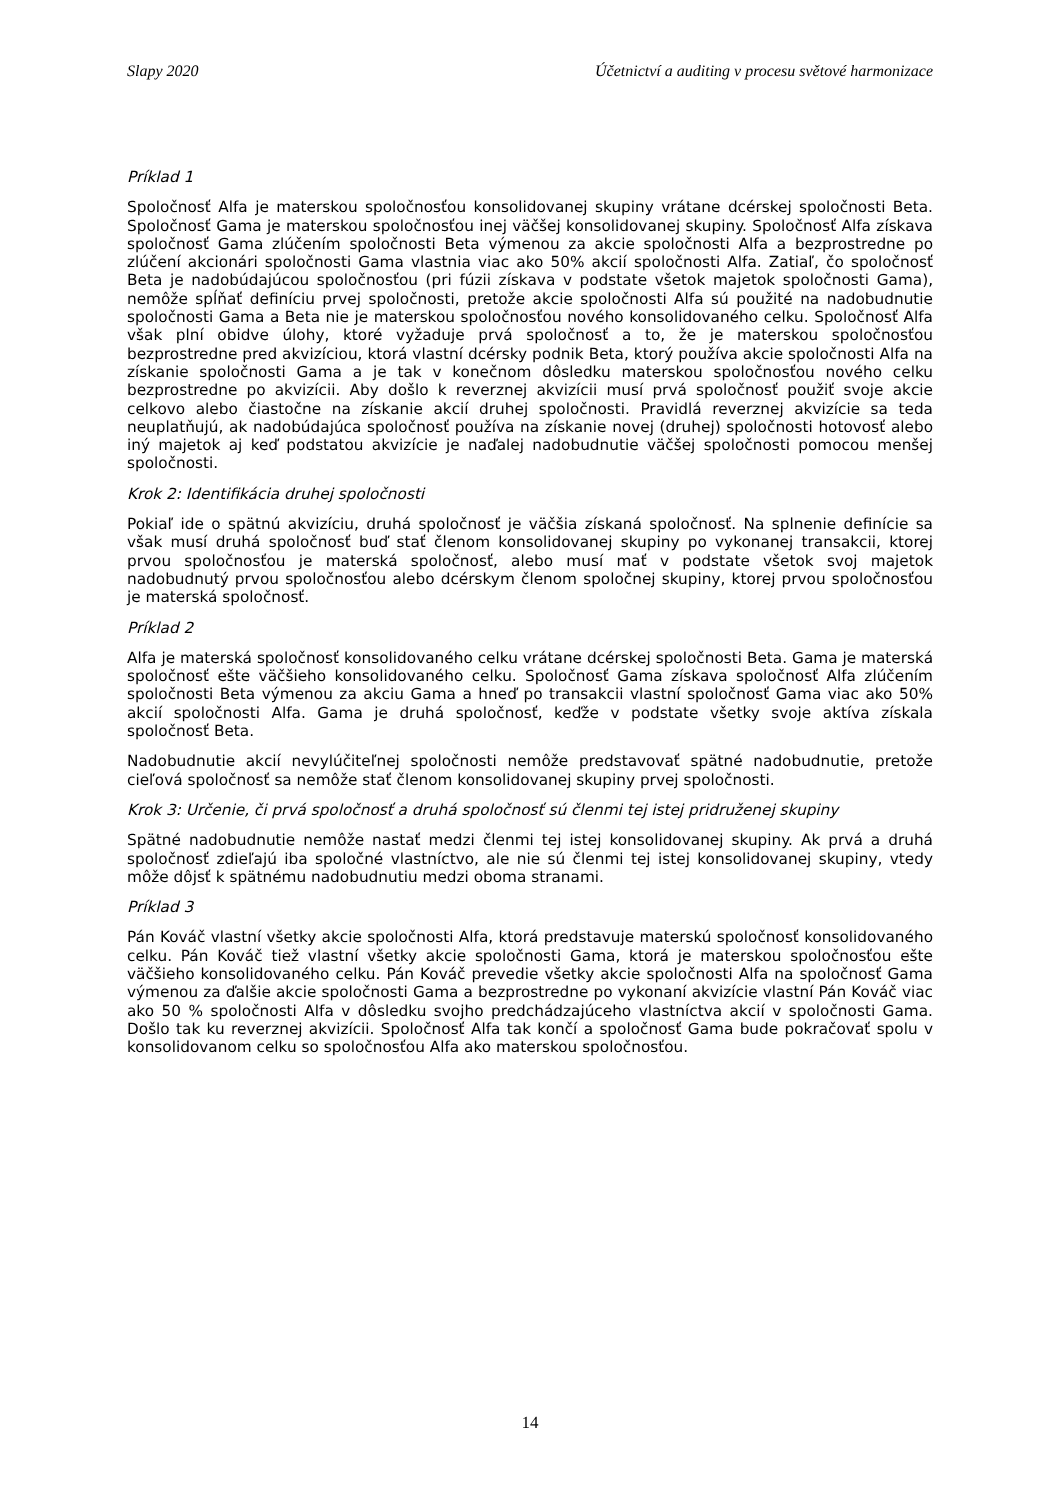Slapy 2020 Účetnictví a auditing v procesu světové harmonizace
Príklad 1
Spoločnosť Alfa je materskou spoločnosťou konsolidovanej skupiny vrátane dcérskej spoločnosti Beta. Spoločnosť Gama je materskou spoločnosťou inej väčšej konsolidovanej skupiny. Spoločnosť Alfa získava spoločnosť Gama zlúčením spoločnosti Beta výmenou za akcie spoločnosti Alfa a bezprostredne po zlúčení akcionári spoločnosti Gama vlastnia viac ako 50% akcií spoločnosti Alfa. Zatiaľ, čo spoločnosť Beta je nadobúdajúcou spoločnosťou (pri fúzii získava v podstate všetok majetok spoločnosti Gama), nemôže spĺňať definíciu prvej spoločnosti, pretože akcie spoločnosti Alfa sú použité na nadobudnutie spoločnosti Gama a Beta nie je materskou spoločnosťou nového konsolidovaného celku. Spoločnosť Alfa však plní obidve úlohy, ktoré vyžaduje prvá spoločnosť a to, že je materskou spoločnosťou bezprostredne pred akvizíciou, ktorá vlastní dcérsky podnik Beta, ktorý používa akcie spoločnosti Alfa na získanie spoločnosti Gama a je tak v konečnom dôsledku materskou spoločnosťou nového celku bezprostredne po akvizícii. Aby došlo k reverznej akvizícii musí prvá spoločnosť použiť svoje akcie celkovo alebo čiastočne na získanie akcií druhej spoločnosti. Pravidlá reverznej akvizície sa teda neuplatňujú, ak nadobúdajúca spoločnosť používa na získanie novej (druhej) spoločnosti hotovosť alebo iný majetok aj keď podstatou akvizície je naďalej nadobudnutie väčšej spoločnosti pomocou menšej spoločnosti.
Krok 2: Identifikácia druhej spoločnosti
Pokiaľ ide o spätnú akvizíciu, druhá spoločnosť je väčšia získaná spoločnosť. Na splnenie definície sa však musí druhá spoločnosť buď stať členom konsolidovanej skupiny po vykonanej transakcii, ktorej prvou spoločnosťou je materská spoločnosť, alebo musí mať v podstate všetok svoj majetok nadobudnutý prvou spoločnosťou alebo dcérskym členom spoločnej skupiny, ktorej prvou spoločnosťou je materská spoločnosť.
Príklad 2
Alfa je materská spoločnosť konsolidovaného celku vrátane dcérskej spoločnosti Beta. Gama je materská spoločnosť ešte väčšieho konsolidovaného celku. Spoločnosť Gama získava spoločnosť Alfa zlúčením spoločnosti Beta výmenou za akciu Gama a hneď po transakcii vlastní spoločnosť Gama viac ako 50% akcií spoločnosti Alfa. Gama je druhá spoločnosť, keďže v podstate všetky svoje aktíva získala spoločnosť Beta.
Nadobudnutie akcií nevylúčiteľnej spoločnosti nemôže predstavovať spätné nadobudnutie, pretože cieľová spoločnosť sa nemôže stať členom konsolidovanej skupiny prvej spoločnosti.
Krok 3: Určenie, či prvá spoločnosť a druhá spoločnosť sú členmi tej istej pridruženej skupiny
Spätné nadobudnutie nemôže nastať medzi členmi tej istej konsolidovanej skupiny. Ak prvá a druhá spoločnosť zdieľajú iba spoločné vlastníctvo, ale nie sú členmi tej istej konsolidovanej skupiny, vtedy môže dôjsť k spätnému nadobudnutiu medzi oboma stranami.
Príklad 3
Pán Kováč vlastní všetky akcie spoločnosti Alfa, ktorá predstavuje materskú spoločnosť konsolidovaného celku. Pán Kováč tiež vlastní všetky akcie spoločnosti Gama, ktorá je materskou spoločnosťou ešte väčšieho konsolidovaného celku. Pán Kováč prevedie všetky akcie spoločnosti Alfa na spoločnosť Gama výmenou za ďalšie akcie spoločnosti Gama a bezprostredne po vykonaní akvizície vlastní Pán Kováč viac ako 50 % spoločnosti Alfa v dôsledku svojho predchádzajúceho vlastníctva akcií v spoločnosti Gama. Došlo tak ku reverznej akvizícii. Spoločnosť Alfa tak končí a spoločnosť Gama bude pokračovať spolu v konsolidovanom celku so spoločnosťou Alfa ako materskou spoločnosťou.
14